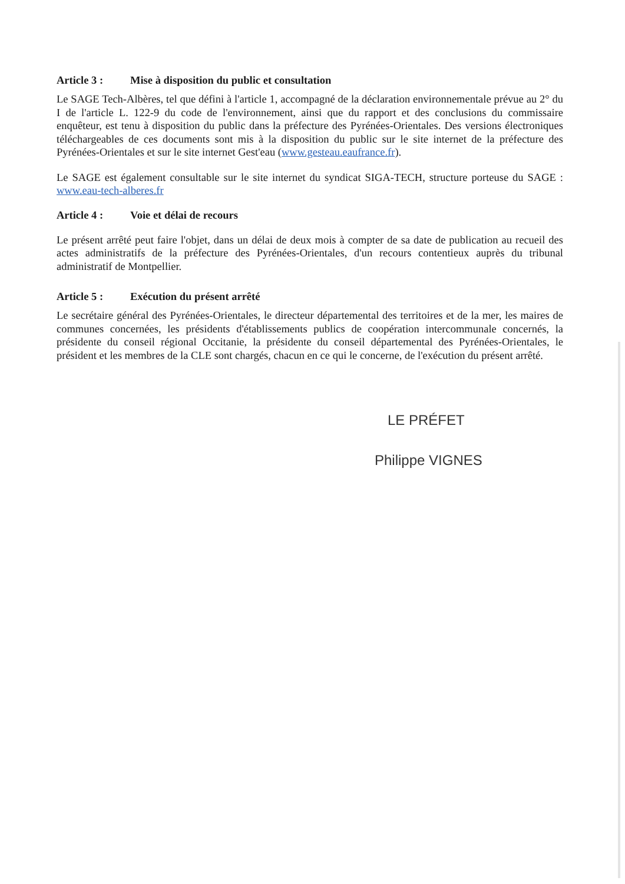Article 3 : Mise à disposition du public et consultation
Le SAGE Tech-Albères, tel que défini à l'article 1, accompagné de la déclaration environnementale prévue au 2° du I de l'article L. 122-9 du code de l'environnement, ainsi que du rapport et des conclusions du commissaire enquêteur, est tenu à disposition du public dans la préfecture des Pyrénées-Orientales. Des versions électroniques téléchargeables de ces documents sont mis à la disposition du public sur le site internet de la préfecture des Pyrénées-Orientales et sur le site internet Gest'eau (www.gesteau.eaufrance.fr).
Le SAGE est également consultable sur le site internet du syndicat SIGA-TECH, structure porteuse du SAGE : www.eau-tech-alberes.fr
Article 4 : Voie et délai de recours
Le présent arrêté peut faire l'objet, dans un délai de deux mois à compter de sa date de publication au recueil des actes administratifs de la préfecture des Pyrénées-Orientales, d'un recours contentieux auprès du tribunal administratif de Montpellier.
Article 5 : Exécution du présent arrêté
Le secrétaire général des Pyrénées-Orientales, le directeur départemental des territoires et de la mer, les maires de communes concernées, les présidents d'établissements publics de coopération intercommunale concernés, la présidente du conseil régional Occitanie, la présidente du conseil départemental des Pyrénées-Orientales, le président et les membres de la CLE sont chargés, chacun en ce qui le concerne, de l'exécution du présent arrêté.
LE PRÉFET
Philippe VIGNES